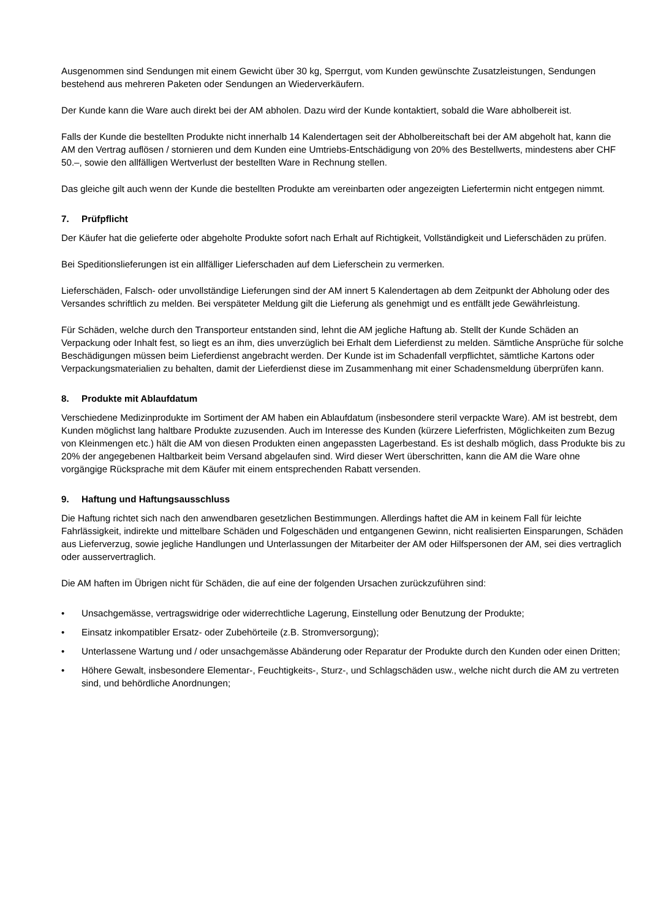Ausgenommen sind Sendungen mit einem Gewicht über 30 kg, Sperrgut, vom Kunden gewünschte Zusatzleistungen, Sendungen bestehend aus mehreren Paketen oder Sendungen an Wiederverkäufern.
Der Kunde kann die Ware auch direkt bei der AM abholen. Dazu wird der Kunde kontaktiert, sobald die Ware abholbereit ist.
Falls der Kunde die bestellten Produkte nicht innerhalb 14 Kalendertagen seit der Abholbereitschaft bei der AM abgeholt hat, kann die AM den Vertrag auflösen / stornieren und dem Kunden eine Umtriebs-Entschädigung von 20% des Bestellwerts, mindestens aber CHF 50.–, sowie den allfälligen Wertverlust der bestellten Ware in Rechnung stellen.
Das gleiche gilt auch wenn der Kunde die bestellten Produkte am vereinbarten oder angezeigten Liefertermin nicht entgegen nimmt.
7. Prüfpflicht
Der Käufer hat die gelieferte oder abgeholte Produkte sofort nach Erhalt auf Richtigkeit, Vollständigkeit und Lieferschäden zu prüfen.
Bei Speditionslieferungen ist ein allfälliger Lieferschaden auf dem Lieferschein zu vermerken.
Lieferschäden, Falsch- oder unvollständige Lieferungen sind der AM innert 5 Kalendertagen ab dem Zeitpunkt der Abholung oder des Versandes schriftlich zu melden. Bei verspäteter Meldung gilt die Lieferung als genehmigt und es entfällt jede Gewährleistung.
Für Schäden, welche durch den Transporteur entstanden sind, lehnt die AM jegliche Haftung ab. Stellt der Kunde Schäden an Verpackung oder Inhalt fest, so liegt es an ihm, dies unverzüglich bei Erhalt dem Lieferdienst zu melden. Sämtliche Ansprüche für solche Beschädigungen müssen beim Lieferdienst angebracht werden. Der Kunde ist im Schadenfall verpflichtet, sämtliche Kartons oder Verpackungsmaterialien zu behalten, damit der Lieferdienst diese im Zusammenhang mit einer Schadensmeldung überprüfen kann.
8. Produkte mit Ablaufdatum
Verschiedene Medizinprodukte im Sortiment der AM haben ein Ablaufdatum (insbesondere steril verpackte Ware). AM ist bestrebt, dem Kunden möglichst lang haltbare Produkte zuzusenden. Auch im Interesse des Kunden (kürzere Lieferfristen, Möglichkeiten zum Bezug von Kleinmengen etc.) hält die AM von diesen Produkten einen angepassten Lagerbestand. Es ist deshalb möglich, dass Produkte bis zu 20% der angegebenen Haltbarkeit beim Versand abgelaufen sind. Wird dieser Wert überschritten, kann die AM die Ware ohne vorgängige Rücksprache mit dem Käufer mit einem entsprechenden Rabatt versenden.
9. Haftung und Haftungsausschluss
Die Haftung richtet sich nach den anwendbaren gesetzlichen Bestimmungen. Allerdings haftet die AM in keinem Fall für leichte Fahrlässigkeit, indirekte und mittelbare Schäden und Folgeschäden und entgangenen Gewinn, nicht realisierten Einsparungen, Schäden aus Lieferverzug, sowie jegliche Handlungen und Unterlassungen der Mitarbeiter der AM oder Hilfspersonen der AM, sei dies vertraglich oder ausservertraglich.
Die AM haften im Übrigen nicht für Schäden, die auf eine der folgenden Ursachen zurückzuführen sind:
• Unsachgemässe, vertragswidrige oder widerrechtliche Lagerung, Einstellung oder Benutzung der Produkte;
• Einsatz inkompatibler Ersatz- oder Zubehörteile (z.B. Stromversorgung);
• Unterlassene Wartung und / oder unsachgemässe Abänderung oder Reparatur der Produkte durch den Kunden oder einen Dritten;
• Höhere Gewalt, insbesondere Elementar-, Feuchtigkeits-, Sturz-, und Schlagschäden usw., welche nicht durch die AM zu vertreten sind, und behördliche Anordnungen;